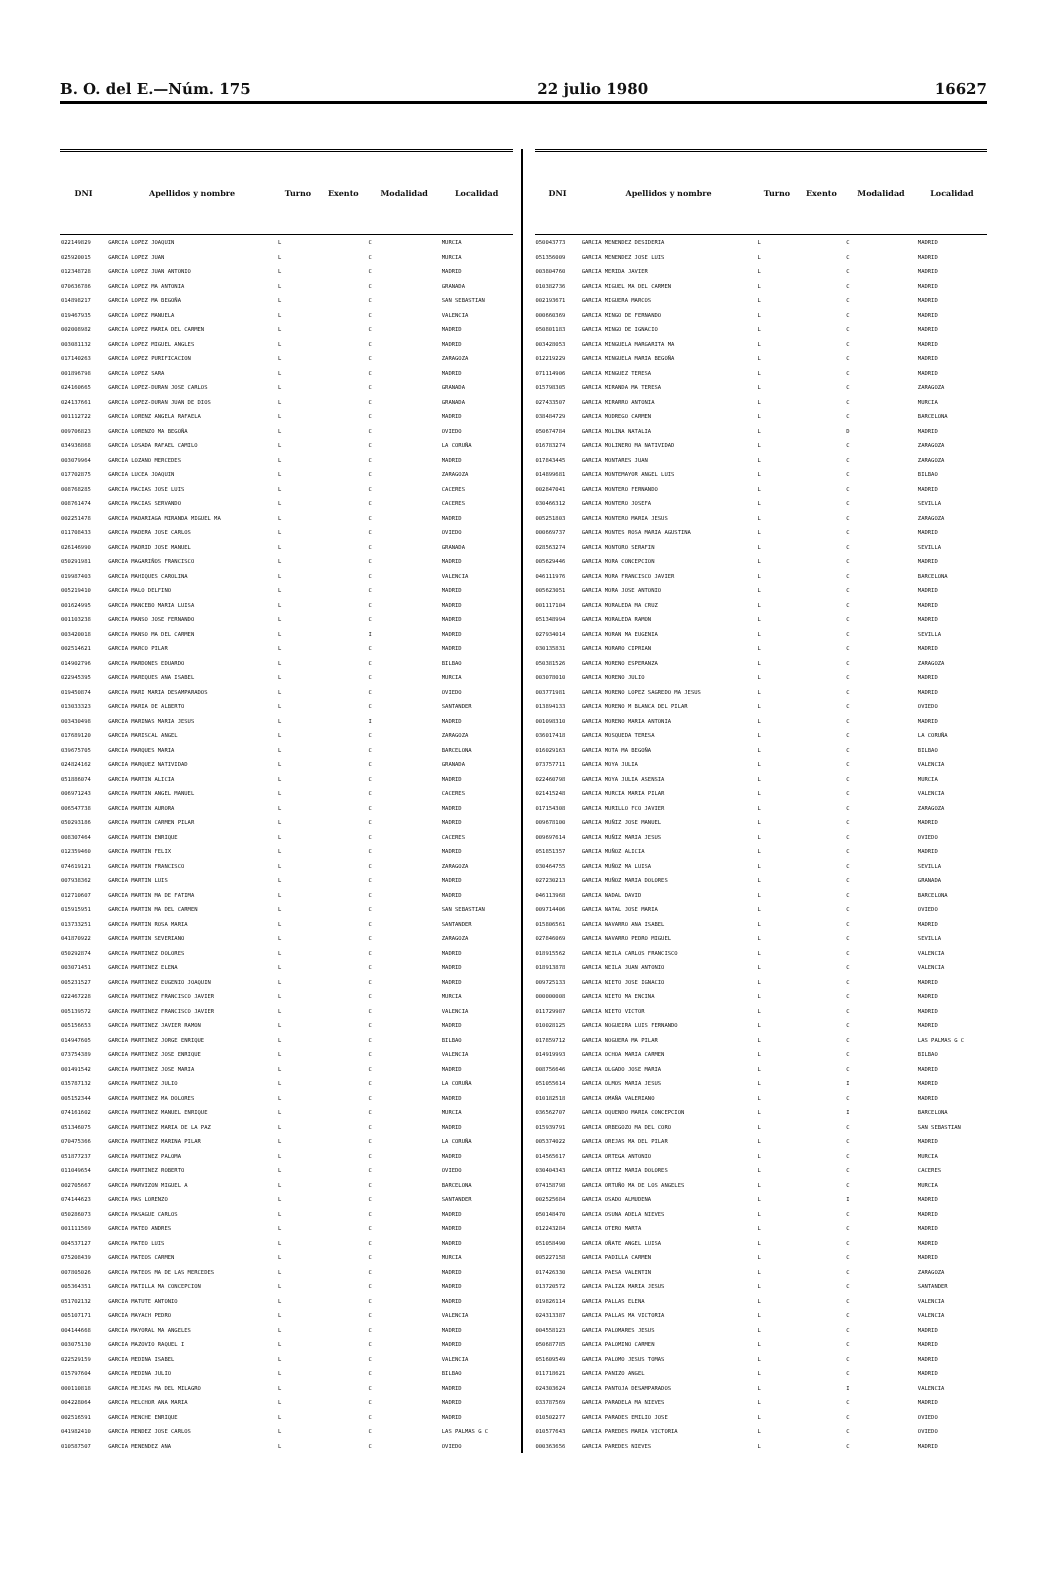B. O. del E.—Núm. 175 22 julio 1980 16627
| DNI | Apellidos y nombre | Turno | Exento | Modalidad | Localidad |
| --- | --- | --- | --- | --- | --- |
| 022149829 | GARCIA LOPEZ JOAQUIN | L | | C | MURCIA |
| 025920015 | GARCIA LOPEZ JUAN | L | | C | MURCIA |
| 012348728 | GARCIA LOPEZ JUAN ANTONIO | L | | C | MADRID |
| 070636786 | GARCIA LOPEZ MA ANTONIA | L | | C | GRANADA |
| 014898217 | GARCIA LOPEZ MA BEGOÑA | L | | C | SAN SEBASTIAN |
| 019467935 | GARCIA LOPEZ MANUELA | L | | C | VALENCIA |
| 002008982 | GARCIA LOPEZ MARIA DEL CARMEN | L | | C | MADRID |
| 003081132 | GARCIA LOPEZ MIGUEL ANGLES | L | | C | MADRID |
| 017140263 | GARCIA LOPEZ PURIFICACION | L | | C | ZARAGOZA |
| 001896798 | GARCIA LOPEZ SARA | L | | C | MADRID |
| 024160665 | GARCIA LOPEZ-DURAN JOSE CARLOS | L | | C | GRANADA |
| 024137661 | GARCIA LOPEZ-DURAN JUAN DE DIOS | L | | C | GRANADA |
| 001112722 | GARCIA LORENZ ANGELA RAFAELA | L | | C | MADRID |
| 009706823 | GARCIA LORENZO MA BEGOÑA | L | | C | OVIEDO |
| 034936868 | GARCIA LOSADA RAFAEL CAMILO | L | | C | LA CORUÑA |
| 003079964 | GARCIA LOZANO MERCEDES | L | | C | MADRID |
| 017702875 | GARCIA LUCEA JOAQUIN | L | | C | ZARAGOZA |
| 008768285 | GARCIA MACIAS JOSE LUIS | L | | C | CACERES |
| 008761474 | GARCIA MACIAS SERVANDO | L | | C | CACERES |
| 002251478 | GARCIA MADARIAGA MIRANDA MIGUEL MA | L | | C | MADRID |
| 011708433 | GARCIA MADERA JOSE CARLOS | L | | C | OVIEDO |
| 026146990 | GARCIA MADRID JOSE MANUEL | L | | C | GRANADA |
| 050291981 | GARCIA MAGARIÑOS FRANCISCO | L | | C | MADRID |
| 019987403 | GARCIA MAHIQUES CAROLINA | L | | C | VALENCIA |
| 005219410 | GARCIA MALO DELFINO | L | | C | MADRID |
| 001624995 | GARCIA MANCEBO MARIA LUISA | L | | C | MADRID |
| 001103238 | GARCIA MANSO JOSE FERNANDO | L | | C | MADRID |
| 003420018 | GARCIA MANSO MA DEL CARMEN | L | | I | MADRID |
| 002514621 | GARCIA MARCO PILAR | L | | C | MADRID |
| 014902796 | GARCIA MARDONES EDUARDO | L | | C | BILBAO |
| 022945395 | GARCIA MAREQUES ANA ISABEL | L | | C | MURCIA |
| 019450874 | GARCIA MARI MARIA DESAMPARADOS | L | | C | OVIEDO |
| 013033323 | GARCIA MARIA DE ALBERTO | L | | C | SANTANDER |
| 003430498 | GARCIA MARINAS MARIA JESUS | L | | I | MADRID |
| 017689120 | GARCIA MARISCAL ANGEL | L | | C | ZARAGOZA |
| 039675705 | GARCIA MARQUES MARIA | L | | C | BARCELONA |
| 024824162 | GARCIA MARQUEZ NATIVIDAD | L | | C | GRANADA |
| 051886074 | GARCIA MARTIN ALICIA | L | | C | MADRID |
| 006971243 | GARCIA MARTIN ANGEL MANUEL | L | | C | CACERES |
| 006547738 | GARCIA MARTIN AURORA | L | | C | MADRID |
| 050293186 | GARCIA MARTIN CARMEN PILAR | L | | C | MADRID |
| 008307464 | GARCIA MARTIN ENRIQUE | L | | C | CACERES |
| 012359460 | GARCIA MARTIN FELIX | L | | C | MADRID |
| 074619121 | GARCIA MARTIN FRANCISCO | L | | C | ZARAGOZA |
| 007938362 | GARCIA MARTIN LUIS | L | | C | MADRID |
| 012710607 | GARCIA MARTIN MA DE FATIMA | L | | C | MADRID |
| 015915951 | GARCIA MARTIN MA DEL CARMEN | L | | C | SAN SEBASTIAN |
| 013733251 | GARCIA MARTIN ROSA MARIA | L | | C | SANTANDER |
| 041870922 | GARCIA MARTIN SEVERIANO | L | | C | ZARAGOZA |
| 050292874 | GARCIA MARTINEZ DOLORES | L | | C | MADRID |
| 003071451 | GARCIA MARTINEZ ELENA | L | | C | MADRID |
| 005231527 | GARCIA MARTINEZ EUGENIO JOAQUIN | L | | C | MADRID |
| 022467228 | GARCIA MARTINEZ FRANCISCO JAVIER | L | | C | MURCIA |
| 005139572 | GARCIA MARTINEZ FRANCISCO JAVIER | L | | C | VALENCIA |
| 005156653 | GARCIA MARTINEZ JAVIER RAMON | L | | C | MADRID |
| 014947605 | GARCIA MARTINEZ JORGE ENRIQUE | L | | C | BILBAO |
| 073754389 | GARCIA MARTINEZ JOSE ENRIQUE | L | | C | VALENCIA |
| 001491542 | GARCIA MARTINEZ JOSE MARIA | L | | C | MADRID |
| 035787132 | GARCIA MARTINEZ JULIO | L | | C | LA CORUÑA |
| 005152344 | GARCIA MARTINEZ MA DOLORES | L | | C | MADRID |
| 074161602 | GARCIA MARTINEZ MANUEL ENRIQUE | L | | C | MURCIA |
| 051346075 | GARCIA MARTINEZ MARIA DE LA PAZ | L | | C | MADRID |
| 070475366 | GARCIA MARTINEZ MARINA PILAR | L | | C | LA CORUÑA |
| 051877237 | GARCIA MARTINEZ PALOMA | L | | C | MADRID |
| 011049654 | GARCIA MARTINEZ ROBERTO | L | | C | OVIEDO |
| 002705667 | GARCIA MARVIZON MIGUEL A | L | | C | BARCELONA |
| 074144623 | GARCIA MAS LORENZO | L | | C | SANTANDER |
| 050286073 | GARCIA MASAGUE CARLOS | L | | C | MADRID |
| 001111569 | GARCIA MATEO ANDRES | L | | C | MADRID |
| 004537127 | GARCIA MATEO LUIS | L | | C | MADRID |
| 075208439 | GARCIA MATEOS CARMEN | L | | C | MURCIA |
| 007805026 | GARCIA MATEOS MA DE LAS MERCEDES | L | | C | MADRID |
| 005364351 | GARCIA MATILLA MA CONCEPCION | L | | C | MADRID |
| 051702132 | GARCIA MATUTE ANTONIO | L | | C | MADRID |
| 005107171 | GARCIA MAYACH PEDRO | L | | C | VALENCIA |
| 004144668 | GARCIA MAYORAL MA ANGELES | L | | C | MADRID |
| 003075130 | GARCIA MAZOVIO RAQUEL I | L | | C | MADRID |
| 022529159 | GARCIA MEDINA ISABEL | L | | C | VALENCIA |
| 015797604 | GARCIA MEDINA JULIO | L | | C | BILBAO |
| 000110818 | GARCIA MEJIAS MA DEL MILAGRO | L | | C | MADRID |
| 004228064 | GARCIA MELCHOR ANA MARIA | L | | C | MADRID |
| 002516591 | GARCIA MENCHE ENRIQUE | L | | C | MADRID |
| 041982410 | GARCIA MENDEZ JOSE CARLOS | L | | C | LAS PALMAS G C |
| 010587507 | GARCIA MENENDEZ ANA | L | | C | OVIEDO |
| DNI | Apellidos y nombre | Turno | Exento | Modalidad | Localidad |
| --- | --- | --- | --- | --- | --- |
| 050043773 | GARCIA MENENDEZ DESIDERIA | L | | C | MADRID |
| 051356009 | GARCIA MENENDEZ JOSE LUIS | L | | C | MADRID |
| 003804760 | GARCIA MERIDA JAVIER | L | | C | MADRID |
| 010382736 | GARCIA MIGUEL MA DEL CARMEN | L | | C | MADRID |
| 002193671 | GARCIA MIGUERA MARCOS | L | | C | MADRID |
| 000660369 | GARCIA MINGO DE FERNANDO | L | | C | MADRID |
| 050801183 | GARCIA MINGO DE IGNACIO | L | | C | MADRID |
| 003428053 | GARCIA MINGUELA MARGARITA MA | L | | C | MADRID |
| 012219229 | GARCIA MINGUELA MARIA BEGOÑA | L | | C | MADRID |
| 071114906 | GARCIA MINGUEZ TERESA | L | | C | MADRID |
| 015798305 | GARCIA MIRANDA MA TERESA | L | | C | ZARAGOZA |
| 027433507 | GARCIA MIRARRO ANTONIA | L | | C | MURCIA |
| 038484729 | GARCIA MODREGO CARMEN | L | | C | BARCELONA |
| 050674784 | GARCIA MOLINA NATALIA | L | | D | MADRID |
| 016783274 | GARCIA MOLINERO MA NATIVIDAD | L | | C | ZARAGOZA |
| 017843445 | GARCIA MONTARES JUAN | L | | C | ZARAGOZA |
| 014899681 | GARCIA MONTEMAYOR ANGEL LUIS | L | | C | BILBAO |
| 002847041 | GARCIA MONTERO FERNANDO | L | | C | MADRID |
| 030466312 | GARCIA MONTERO JOSEFA | L | | C | SEVILLA |
| 005251803 | GARCIA MONTERO MARIA JESUS | L | | C | ZARAGOZA |
| 000669737 | GARCIA MONTES ROSA MARIA AGUSTINA | L | | C | MADRID |
| 028563274 | GARCIA MONTORO SERAFIN | L | | C | SEVILLA |
| 005629446 | GARCIA MORA CONCEPCION | L | | C | MADRID |
| 046111976 | GARCIA MORA FRANCISCO JAVIER | L | | C | BARCELONA |
| 005623051 | GARCIA MORA JOSE ANTONIO | L | | C | MADRID |
| 001117104 | GARCIA MORALEDA MA CRUZ | L | | C | MADRID |
| 051348994 | GARCIA MORALEDA RAMON | L | | C | MADRID |
| 027934014 | GARCIA MORAN MA EUGENIA | L | | C | SEVILLA |
| 030135831 | GARCIA MORARO CIPRIAN | L | | C | MADRID |
| 050381526 | GARCIA MORENO ESPERANZA | L | | C | ZARAGOZA |
| 003078010 | GARCIA MORENO JULIO | L | | C | MADRID |
| 003771981 | GARCIA MORENO LOPEZ SAGREDO MA JESUS | L | | C | MADRID |
| 013894133 | GARCIA MORENO M BLANCA DEL PILAR | L | | C | OVIEDO |
| 001098310 | GARCIA MORENO MARIA ANTONIA | L | | C | MADRID |
| 036017418 | GARCIA MOSQUEDA TERESA | L | | C | LA CORUÑA |
| 016029163 | GARCIA MOTA MA BEGOÑA | L | | C | BILBAO |
| 073757711 | GARCIA MOYA JULIA | L | | C | VALENCIA |
| 022460798 | GARCIA MOYA JULIA ASENSIA | L | | C | MURCIA |
| 021415248 | GARCIA MURCIA MARIA PILAR | L | | C | VALENCIA |
| 017154308 | GARCIA MURILLO FCO JAVIER | L | | C | ZARAGOZA |
| 009678100 | GARCIA MUÑIZ JOSE MANUEL | L | | C | MADRID |
| 009697614 | GARCIA MUÑIZ MARIA JESUS | L | | C | OVIEDO |
| 051851357 | GARCIA MUÑOZ ALICIA | L | | C | MADRID |
| 030464755 | GARCIA MUÑOZ MA LUISA | L | | C | SEVILLA |
| 027230213 | GARCIA MUÑOZ MARIA DOLORES | L | | C | GRANADA |
| 046113968 | GARCIA NADAL DAVID | L | | C | BARCELONA |
| 009714406 | GARCIA NATAL JOSE MARIA | L | | C | OVIEDO |
| 015806561 | GARCIA NAVARRO ANA ISABEL | L | | C | MADRID |
| 027846069 | GARCIA NAVARRO PEDRO MIGUEL | L | | C | SEVILLA |
| 018915562 | GARCIA NEILA CARLOS FRANCISCO | L | | C | VALENCIA |
| 018913878 | GARCIA NEILA JUAN ANTONIO | L | | C | VALENCIA |
| 009725133 | GARCIA NIETO JOSE IGNACIO | L | | C | MADRID |
| 000000008 | GARCIA NIETO MA ENCINA | L | | C | MADRID |
| 011729987 | GARCIA NIETO VICTOR | L | | C | MADRID |
| 010028125 | GARCIA NOGUEIRA LUIS FERNANDO | L | | C | MADRID |
| 017859712 | GARCIA NOGUERA MA PILAR | L | | C | LAS PALMAS G C |
| 014919993 | GARCIA OCHOA MARIA CARMEN | L | | C | BILBAO |
| 008756646 | GARCIA OLGADO JOSE MARIA | L | | C | MADRID |
| 051055614 | GARCIA OLMOS MARIA JESUS | L | | I | MADRID |
| 010182518 | GARCIA OMAÑA VALERIANO | L | | C | MADRID |
| 036562707 | GARCIA OQUENDO MARIA CONCEPCION | L | | I | BARCELONA |
| 015939791 | GARCIA ORBEGOZO MA DEL CORO | L | | C | SAN SEBASTIAN |
| 005374022 | GARCIA OREJAS MA DEL PILAR | L | | C | MADRID |
| 014565617 | GARCIA ORTEGA ANTONIO | L | | C | MURCIA |
| 030404343 | GARCIA ORTIZ MARIA DOLORES | L | | C | CACERES |
| 074158798 | GARCIA ORTUÑO MA DE LOS ANGELES | L | | C | MURCIA |
| 002525684 | GARCIA OSADO ALMUDENA | L | | I | MADRID |
| 050148470 | GARCIA OSUNA ADELA NIEVES | L | | C | MADRID |
| 012243284 | GARCIA OTERO MARTA | L | | C | MADRID |
| 051058490 | GARCIA OÑATE ANGEL LUISA | L | | C | MADRID |
| 005227158 | GARCIA PADILLA CARMEN | L | | C | MADRID |
| 017426330 | GARCIA PAESA VALENTIN | L | | C | ZARAGOZA |
| 013720572 | GARCIA PALIZA MARIA JESUS | L | | C | SANTANDER |
| 019826114 | GARCIA PALLAS ELENA | L | | C | VALENCIA |
| 024313387 | GARCIA PALLAS MA VICTORIA | L | | C | VALENCIA |
| 004558123 | GARCIA PALOMARES JESUS | L | | C | MADRID |
| 050687785 | GARCIA PALOMINO CARMEN | L | | C | MADRID |
| 051609549 | GARCIA PALOMO JESUS TOMAS | L | | C | MADRID |
| 011718621 | GARCIA PANIZO ANGEL | L | | C | MADRID |
| 024303624 | GARCIA PANTOJA DESAMPARADOS | L | | I | VALENCIA |
| 033787569 | GARCIA PARADELA MA NIEVES | L | | C | MADRID |
| 010502277 | GARCIA PARADES EMILIO JOSE | L | | C | OVIEDO |
| 010577643 | GARCIA PAREDES MARIA VICTORIA | L | | C | OVIEDO |
| 000363656 | GARCIA PAREDES NIEVES | L | | C | MADRID |